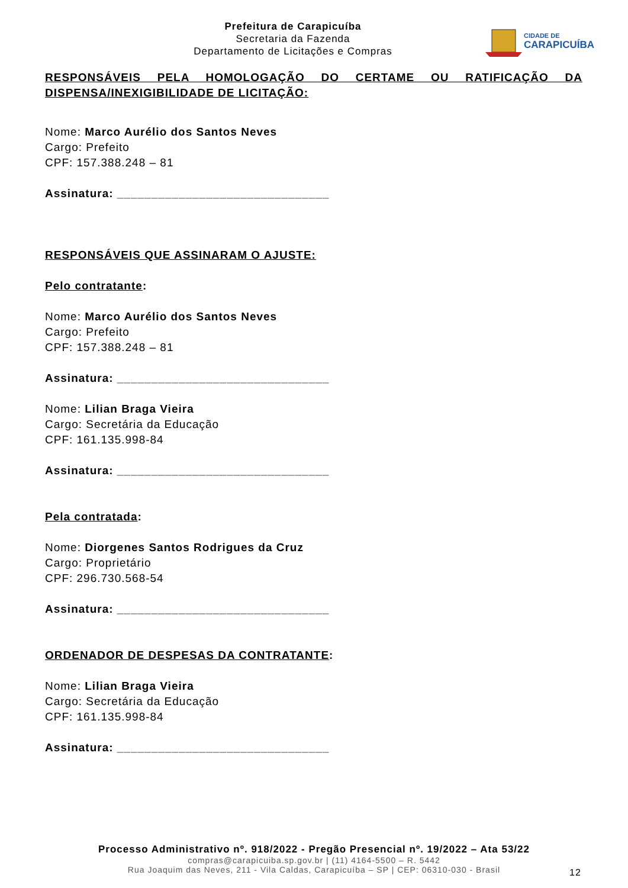Prefeitura de Carapicuíba
Secretaria da Fazenda
Departamento de Licitações e Compras
CIDADE DE
CARAPICUÍBA
RESPONSÁVEIS PELA HOMOLOGAÇÃO DO CERTAME OU RATIFICAÇÃO DA
DISPENSA/INEXIGIBILIDADE DE LICITAÇÃO:
Nome: Marco Aurélio dos Santos Neves
Cargo: Prefeito
CPF: 157.388.248 – 81
Assinatura: _______________________________
RESPONSÁVEIS QUE ASSINARAM O AJUSTE:
Pelo contratante:
Nome: Marco Aurélio dos Santos Neves
Cargo: Prefeito
CPF: 157.388.248 – 81
Assinatura: _______________________________
Nome: Lilian Braga Vieira
Cargo: Secretária da Educação
CPF: 161.135.998-84
Assinatura: _______________________________
Pela contratada:
Nome: Diorgenes Santos Rodrigues da Cruz
Cargo: Proprietário
CPF: 296.730.568-54
Assinatura: _______________________________
ORDENADOR DE DESPESAS DA CONTRATANTE:
Nome: Lilian Braga Vieira
Cargo: Secretária da Educação
CPF: 161.135.998-84
Assinatura: _______________________________
Processo Administrativo nº. 918/2022 - Pregão Presencial nº. 19/2022 – Ata 53/22
compras@carapicuiba.sp.gov.br | (11) 4164-5500 – R. 5442
Rua Joaquim das Neves, 211 - Vila Caldas, Carapicuíba – SP | CEP: 06310-030 - Brasil
12